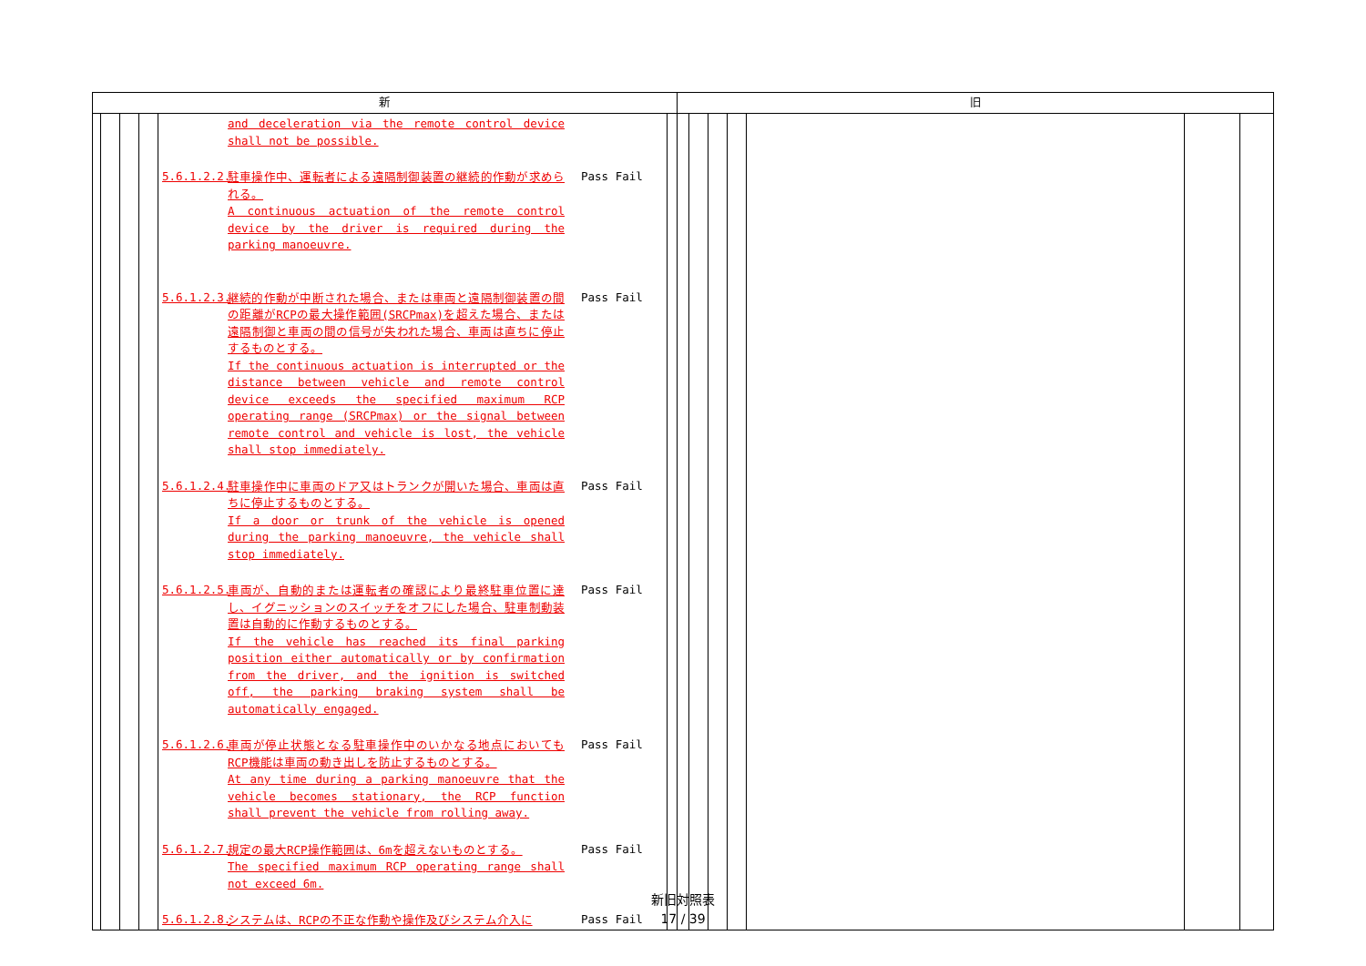| 新 | | | | | | 旧 | | | | | | |
| --- | --- | --- | --- | --- | --- | --- | --- | --- | --- | --- | --- | --- |
| | | | | and deceleration via the remote control device shall not be possible. 5.6.1.2.2. 駐車操作中、運転者による遠隔制御装置の継続的作動が求められる。 A continuous actuation of the remote control device by the driver is required during the parking manoeuvre. Pass Fail 5.6.1.2.3. 継続的作動が中断された場合、または車両と遠隔制御装置の間の距離がRCPの最大操作範囲(SRCPmax)を超えた場合、または遠隔制御と車両の間の信号が失われた場合、車両は直ちに停止するものとする。 If the continuous actuation is interrupted or the distance between vehicle and remote control device exceeds the specified maximum RCP operating range (SRCPmax) or the signal between remote control and vehicle is lost, the vehicle shall stop immediately. Pass Fail 5.6.1.2.4. 駐車操作中に車両のドア又はトランクが開いた場合、車両は直ちに停止するものとする。 If a door or trunk of the vehicle is opened during the parking manoeuvre, the vehicle shall stop immediately. Pass Fail 5.6.1.2.5. 車両が、自動的または運転者の確認により最終駐車位置に達し、イグニッションのスイッチをオフにした場合、駐車制動装置は自動的に作動するものとする。 If the vehicle has reached its final parking position either automatically or by confirmation from the driver, and the ignition is switched off, the parking braking system shall be automatically engaged. Pass Fail 5.6.1.2.6. 車両が停止状態となる駐車操作中のいかなる地点においてもRCP機能は車両の動き出しを防止するものとする。 At any time during a parking manoeuvre that the vehicle becomes stationary, the RCP function shall prevent the vehicle from rolling away. Pass Fail 5.6.1.2.7. 規定の最大RCP操作範囲は、6mを超えないものとする。 The specified maximum RCP operating range shall not exceed 6m. Pass Fail 5.6.1.2.8. システムは、RCPの不正な作動や操作及びシステム介入に Pass Fail | | | | | | | | |
新旧対照表
17 / 39